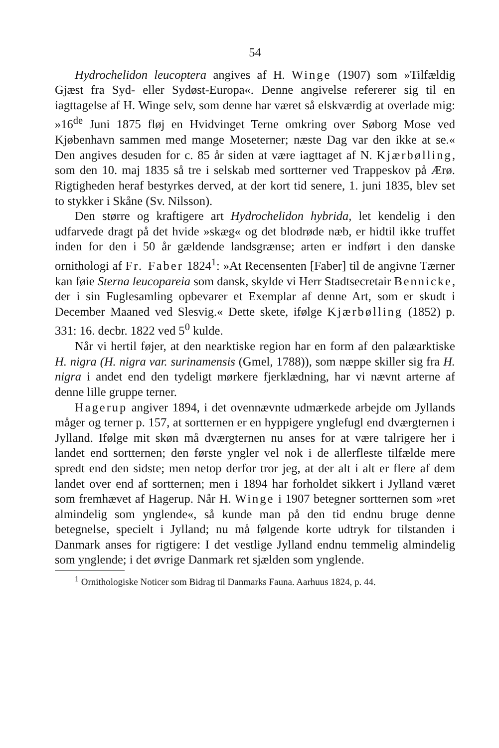54
Hydrochelidon leucoptera angives af H. Winge (1907) som »Tilfældig Gjæst fra Syd- eller Sydøst-Europa«. Denne angivelse refererer sig til en iagttagelse af H. Winge selv, som denne har været så elskværdig at overlade mig: »16<sup>de</sup> Juni 1875 fløj en Hvidvinget Terne omkring over Søborg Mose ved Kjøbenhavn sammen med mange Moseterner; næste Dag var den ikke at se.« Den angives desuden for c. 85 år siden at være iagttaget af N. Kjærbølling, som den 10. maj 1835 så tre i selskab med sortterner ved Trappeskov på Ærø. Rigtigheden heraf bestyrkes derved, at der kort tid senere, 1. juni 1835, blev set to stykker i Skåne (Sv. Nilsson).
Den større og kraftigere art Hydrochelidon hybrida, let kendelig i den udfarvede dragt på det hvide »skæg« og det blodrøde næb, er hidtil ikke truffet inden for den i 50 år gældende landsgrænse; arten er indført i den danske ornithologi af Fr. Faber 1824<sup>1</sup>: »At Recensenten [Faber] til de angivne Tærner kan føie Sterna leucopareia som dansk, skylde vi Herr Stadtsecretair Bennicke, der i sin Fuglesamling opbevarer et Exemplar af denne Art, som er skudt i December Maaned ved Slesvig.« Dette skete, ifølge Kjærbølling (1852) p. 331: 16. decbr. 1822 ved 5<sup>0</sup> kulde.
Når vi hertil føjer, at den nearktiske region har en form af den palæarktiske H. nigra (H. nigra var. surinamensis (Gmel, 1788)), som næppe skiller sig fra H. nigra i andet end den tydeligt mørkere fjerklædning, har vi nævnt arterne af denne lille gruppe terner.
Hagerup angiver 1894, i det ovennævnte udmærkede arbejde om Jyllands måger og terner p. 157, at sortternen er en hyppigere ynglefugl end dværgternen i Jylland. Ifølge mit skøn må dværgternen nu anses for at være talrigere her i landet end sortternen; den første yngler vel nok i de allerfleste tilfælde mere spredt end den sidste; men netop derfor tror jeg, at der alt i alt er flere af dem landet over end af sortternen; men i 1894 har forholdet sikkert i Jylland været som fremhævet af Hagerup. Når H. Winge i 1907 betegner sortternen som »ret almindelig som ynglende«, så kunde man på den tid endnu bruge denne betegnelse, specielt i Jylland; nu må følgende korte udtryk for tilstanden i Danmark anses for rigtigere: I det vestlige Jylland endnu temmelig almindelig som ynglende; i det øvrige Danmark ret sjælden som ynglende.
<sup>1</sup> Ornithologiske Noticer som Bidrag til Danmarks Fauna. Aarhuus 1824, p. 44.